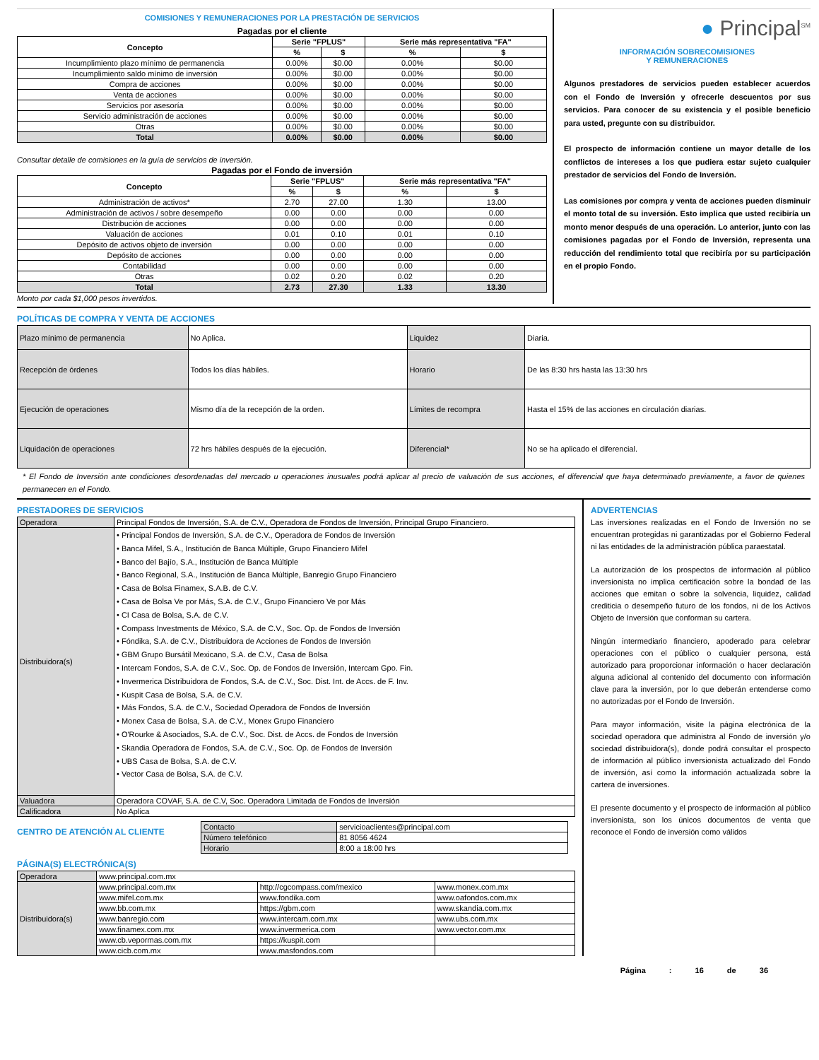COMISIONES Y REMUNERACIONES POR LA PRESTACIÓN DE SERVICIOS
Pagadas por el cliente
| Concepto | Serie "FPLUS" | | Serie más representativa "FA" | |
| --- | --- | --- | --- | --- |
| | % | $ | % | $ |
| Incumplimiento plazo mínimo de permanencia | 0.00% | $0.00 | 0.00% | $0.00 |
| Incumplimiento saldo mínimo de inversión | 0.00% | $0.00 | 0.00% | $0.00 |
| Compra de acciones | 0.00% | $0.00 | 0.00% | $0.00 |
| Venta de acciones | 0.00% | $0.00 | 0.00% | $0.00 |
| Servicios por asesoría | 0.00% | $0.00 | 0.00% | $0.00 |
| Servicio administración de acciones | 0.00% | $0.00 | 0.00% | $0.00 |
| Otras | 0.00% | $0.00 | 0.00% | $0.00 |
| Total | 0.00% | $0.00 | 0.00% | $0.00 |
Consultar detalle de comisiones en la guía de servicios de inversión.
Pagadas por el Fondo de inversión
| Concepto | Serie "FPLUS" | | Serie más representativa "FA" | |
| --- | --- | --- | --- | --- |
| | % | $ | % | $ |
| Administración de activos* | 2.70 | 27.00 | 1.30 | 13.00 |
| Administración de activos / sobre desempeño | 0.00 | 0.00 | 0.00 | 0.00 |
| Distribución de acciones | 0.00 | 0.00 | 0.00 | 0.00 |
| Valuación de acciones | 0.01 | 0.10 | 0.01 | 0.10 |
| Depósito de activos objeto de inversión | 0.00 | 0.00 | 0.00 | 0.00 |
| Depósito de acciones | 0.00 | 0.00 | 0.00 | 0.00 |
| Contabilidad | 0.00 | 0.00 | 0.00 | 0.00 |
| Otras | 0.02 | 0.20 | 0.02 | 0.20 |
| Total | 2.73 | 27.30 | 1.33 | 13.30 |
Monto por cada $1,000 pesos invertidos.
● Principal<sup>SM</sup>
INFORMACIÓN SOBRECOMISIONES
Y REMUNERACIONES
Algunos prestadores de servicios pueden establecer acuerdos con el Fondo de Inversión y ofrecerle descuentos por sus servicios. Para conocer de su existencia y el posible beneficio para usted, pregunte con su distribuidor.
El prospecto de información contiene un mayor detalle de los conflictos de intereses a los que pudiera estar sujeto cualquier prestador de servicios del Fondo de Inversión.
Las comisiones por compra y venta de acciones pueden disminuir el monto total de su inversión. Esto implica que usted recibiría un monto menor después de una operación. Lo anterior, junto con las comisiones pagadas por el Fondo de Inversión, representa una reducción del rendimiento total que recibiría por su participación en el propio Fondo.
POLÍTICAS DE COMPRA Y VENTA DE ACCIONES
| Plazo mínimo de permanencia | No Aplica. | Liquidez | Diaria. |
| Recepción de órdenes | Todos los días hábiles. | Horario | De las 8:30 hrs hasta las 13:30 hrs |
| Ejecución de operaciones | Mismo día de la recepción de la orden. | Límites de recompra | Hasta el 15% de las acciones en circulación diarias. |
| Liquidación de operaciones | 72 hrs hábiles después de la ejecución. | Diferencial* | No se ha aplicado el diferencial. |
* El Fondo de Inversión ante condiciones desordenadas del mercado u operaciones inusuales podrá aplicar al precio de valuación de sus acciones, el diferencial que haya determinado previamente, a favor de quienes permanecen en el Fondo.
PRESTADORES DE SERVICIOS
| Operadora | Principal Fondos de Inversión, S.A. de C.V., Operadora de Fondos de Inversión, Principal Grupo Financiero. |
| Distribuidora(s) | • Principal Fondos de Inversión, S.A. de C.V., Operadora de Fondos de Inversión • Banca Mifel, S.A., Institución de Banca Múltiple, Grupo Financiero Mifel • Banco del Bajío, S.A., Institución de Banca Múltiple • Banco Regional, S.A., Institución de Banca Múltiple, Banregio Grupo Financiero • Casa de Bolsa Finamex, S.A.B. de C.V. • Casa de Bolsa Ve por Más, S.A. de C.V., Grupo Financiero Ve por Más • CI Casa de Bolsa, S.A. de C.V. • Compass Investments de México, S.A. de C.V., Soc. Op. de Fondos de Inversión • Fóndika, S.A. de C.V., Distribuidora de Acciones de Fondos de Inversión • GBM Grupo Bursátil Mexicano, S.A. de C.V., Casa de Bolsa • Intercam Fondos, S.A. de C.V., Soc. Op. de Fondos de Inversión, Intercam Gpo. Fin. • Invermerica Distribuidora de Fondos, S.A. de C.V., Soc. Dist. Int. de Accs. de F. Inv. • Kuspit Casa de Bolsa, S.A. de C.V. • Más Fondos, S.A. de C.V., Sociedad Operadora de Fondos de Inversión • Monex Casa de Bolsa, S.A. de C.V., Monex Grupo Financiero • O'Rourke & Asociados, S.A. de C.V., Soc. Dist. de Accs. de Fondos de Inversión • Skandia Operadora de Fondos, S.A. de C.V., Soc. Op. de Fondos de Inversión • UBS Casa de Bolsa, S.A. de C.V. • Vector Casa de Bolsa, S.A. de C.V. |
| Valuadora | Operadora COVAF, S.A. de C.V, Soc. Operadora Limitada de Fondos de Inversión |
| Calificadora | No Aplica |
CENTRO DE ATENCIÓN AL CLIENTE
| Contacto | servicioaclientes@principal.com |
| Número telefónico | 81 8056 4624 |
| Horario | 8:00 a 18:00 hrs |
PÁGINA(S) ELECTRÓNICA(S)
| Operadora | www.principal.com.mx | | |
| Distribuidora(s) | www.principal.com.mx | http://cgcompass.com/mexico | www.monex.com.mx |
| | www.mifel.com.mx | www.fondika.com | www.oafondos.com.mx |
| | www.bb.com.mx | https://gbm.com | www.skandia.com.mx |
| | www.banregio.com | www.intercam.com.mx | www.ubs.com.mx |
| | www.finamex.com.mx | www.invermerica.com | www.vector.com.mx |
| | www.cb.vepormas.com.mx | https://kuspit.com | |
| | www.cicb.com.mx | www.masfondos.com | |
ADVERTENCIAS
Las inversiones realizadas en el Fondo de Inversión no se encuentran protegidas ni garantizadas por el Gobierno Federal ni las entidades de la administración pública paraestatal.
La autorización de los prospectos de información al público inversionista no implica certificación sobre la bondad de las acciones que emitan o sobre la solvencia, liquidez, calidad crediticia o desempeño futuro de los fondos, ni de los Activos Objeto de Inversión que conforman su cartera.
Ningún intermediario financiero, apoderado para celebrar operaciones con el público o cualquier persona, está autorizado para proporcionar información o hacer declaración alguna adicional al contenido del documento con información clave para la inversión, por lo que deberán entenderse como no autorizadas por el Fondo de Inversión.
Para mayor información, visite la página electrónica de la sociedad operadora que administra al Fondo de inversión y/o sociedad distribuidora(s), donde podrá consultar el prospecto de información al público inversionista actualizado del Fondo de inversión, así como la información actualizada sobre la cartera de inversiones.
El presente documento y el prospecto de información al público inversionista, son los únicos documentos de venta que reconoce el Fondo de inversión como válidos
Página : 16 de 36